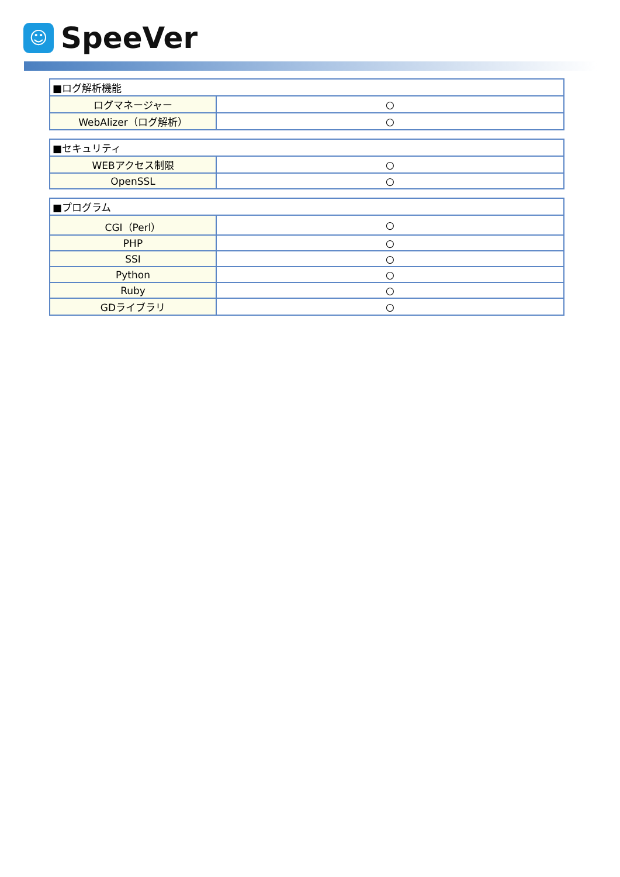☺
SpeeVer
| ■ログ解析機能 | |
| ログマネージャー | ○ |
| WebAlizer（ログ解析） | ○ |
| ■セキュリティ | |
| WEBアクセス制限 | ○ |
| OpenSSL | ○ |
| ■プログラム | |
| CGI（Perl） | ○ |
| PHP | ○ |
| SSI | ○ |
| Python | ○ |
| Ruby | ○ |
| GDライブラリ | ○ |